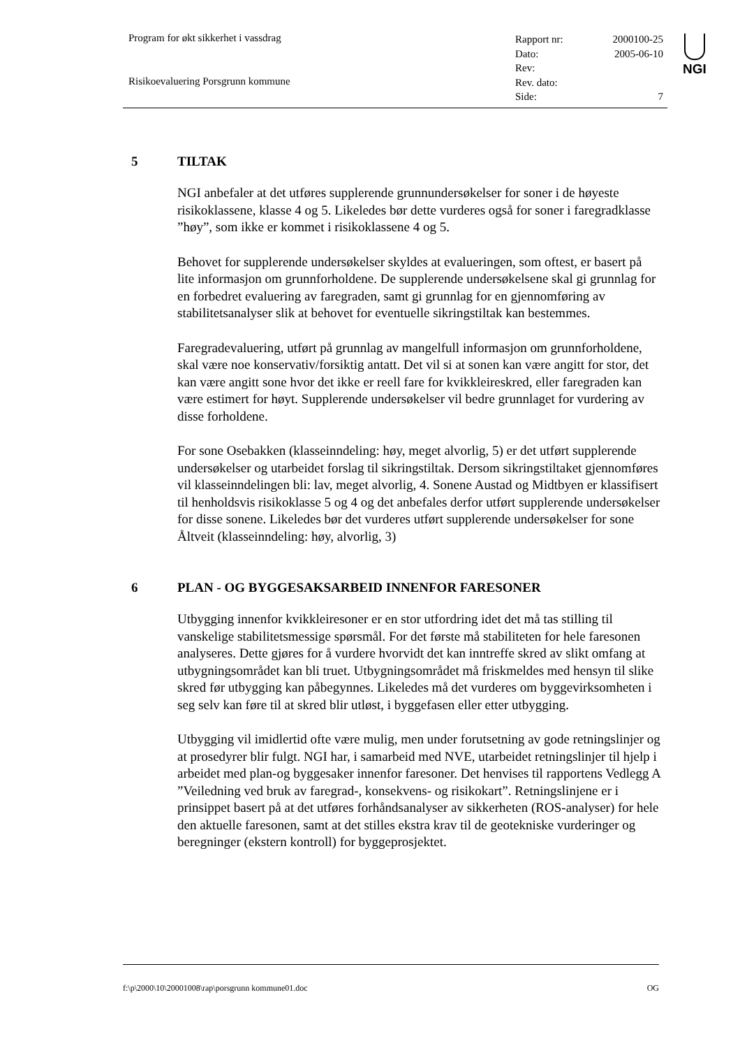Program for økt sikkerhet i vassdrag
Risikoevaluering Porsgrunn kommune
Rapport nr: 2000100-25
Dato: 2005-06-10
Rev:
Rev. dato:
Side: 7
NGI
5 TILTAK
NGI anbefaler at det utføres supplerende grunnundersøkelser for soner i de høyeste risikoklassene, klasse 4 og 5. Likeledes bør dette vurderes også for soner i faregradklasse ”høy”, som ikke er kommet i risikoklassene 4 og 5.
Behovet for supplerende undersøkelser skyldes at evalueringen, som oftest, er basert på lite informasjon om grunnforholdene. De supplerende undersøkelsene skal gi grunnlag for en forbedret evaluering av faregraden, samt gi grunnlag for en gjennomføring av stabilitetsanalyser slik at behovet for eventuelle sikringstiltak kan bestemmes.
Faregradevaluering, utført på grunnlag av mangelfull informasjon om grunnforholdene, skal være noe konservativ/forsiktig antatt. Det vil si at sonen kan være angitt for stor, det kan være angitt sone hvor det ikke er reell fare for kvikkleireskred, eller faregraden kan være estimert for høyt. Supplerende undersøkelser vil bedre grunnlaget for vurdering av disse forholdene.
For sone Osebakken (klasseinndeling: høy, meget alvorlig, 5) er det utført supplerende undersøkelser og utarbeidet forslag til sikringstiltak. Dersom sikringstiltaket gjennomføres vil klasseinndelingen bli: lav, meget alvorlig, 4. Sonene Austad og Midtbyen er klassifisert til henholdsvis risikoklasse 5 og 4 og det anbefales derfor utført supplerende undersøkelser for disse sonene. Likeledes bør det vurderes utført supplerende undersøkelser for sone Åltveit (klasseinndeling: høy, alvorlig, 3)
6 PLAN - OG BYGGESAKSARBEID INNENFOR FARESONER
Utbygging innenfor kvikkleiresoner er en stor utfordring idet det må tas stilling til vanskelige stabilitetsmessige spørsmål. For det første må stabiliteten for hele faresonen analyseres. Dette gjøres for å vurdere hvorvidt det kan inntreffe skred av slikt omfang at utbygningsområdet kan bli truet. Utbygningsområdet må friskmeldes med hensyn til slike skred før utbygging kan påbegynnes. Likeledes må det vurderes om byggevirksomheten i seg selv kan føre til at skred blir utløst, i byggefasen eller etter utbygging.
Utbygging vil imidlertid ofte være mulig, men under forutsetning av gode retningslinjer og at prosedyrer blir fulgt. NGI har, i samarbeid med NVE, utarbeidet retningslinjer til hjelp i arbeidet med plan-og byggesaker innenfor faresoner. Det henvises til rapportens Vedlegg A ”Veiledning ved bruk av faregrad-, konsekvens- og risikokart”. Retningslinjene er i prinsippet basert på at det utføres forhåndsanalyser av sikkerheten (ROS-analyser) for hele den aktuelle faresonen, samt at det stilles ekstra krav til de geotekniske vurderinger og beregninger (ekstern kontroll) for byggeprosjektet.
f:\p\2000\10\20001008\rap\porsgrunn kommune01.doc OG